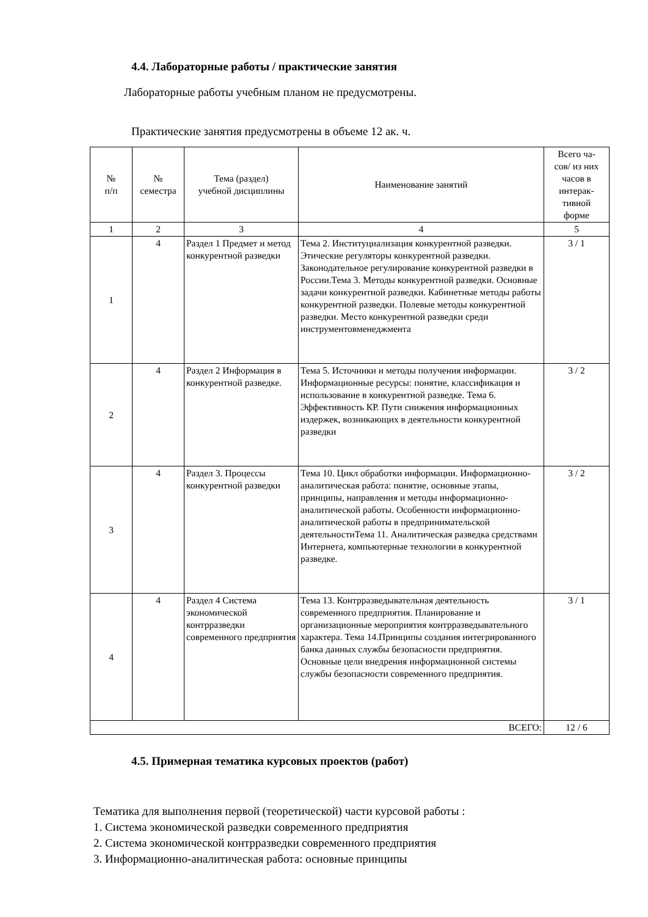4.4. Лабораторные работы / практические занятия
Лабораторные работы учебным планом не предусмотрены.
Практические занятия предусмотрены в объеме 12 ак. ч.
| № п/п | № семестра | Тема (раздел) учебной дисциплины | Наименование занятий | Всего ча- сов/ из них часов в интерак- тивной форме |
| --- | --- | --- | --- | --- |
| 1 | 2 | 3 | 4 | 5 |
| 1 | 4 | Раздел 1 Предмет и метод конкурентной разведки | Тема 2. Институциализация конкурентной разведки. Этические регуляторы конкурентной разведки. Законодательное регулирование конкурентной разведки в России.Тема 3. Методы конкурентной разведки. Основные задачи конкурентной разведки. Кабинетные методы работы конкурентной разведки. Полевые методы конкурентной разведки. Место конкурентной разведки среди инструментовменеджмента | 3 / 1 |
| 2 | 4 | Раздел 2 Информация в конкурентной разведке. | Тема 5. Источники и методы получения информации. Информационные ресурсы: понятие, классификация и использование в конкурентной разведке. Тема 6. Эффективность КР. Пути снижения информационных издержек, возникающих в деятельности конкурентной разведки | 3 / 2 |
| 3 | 4 | Раздел 3. Процессы конкурентной разведки | Тема 10. Цикл обработки информации. Информационно-аналитическая работа: понятие, основные этапы, принципы, направления и методы информационно-аналитической работы. Особенности информационно-аналитической работы в предпринимательской деятельностиТема 11. Аналитическая разведка средствами Интернета, компьютерные технологии в конкурентной разведке. | 3 / 2 |
| 4 | 4 | Раздел 4 Система экономической контрразведки современного предприятия | Тема 13. Контрразведывательная деятельность современного предприятия. Планирование и организационные мероприятия контрразведывательного характера. Тема 14.Принципы создания интегрированного банка данных службы безопасности предприятия. Основные цели внедрения информационной системы службы безопасности современного предприятия. | 3 / 1 |
| ВСЕГО: | | | | 12 / 6 |
4.5. Примерная тематика курсовых проектов (работ)
Тематика для выполнения первой (теоретической) части курсовой работы :
1. Система экономической разведки современного предприятия
2. Система экономической контрразведки современного предприятия
3. Информационно-аналитическая работа: основные принципы